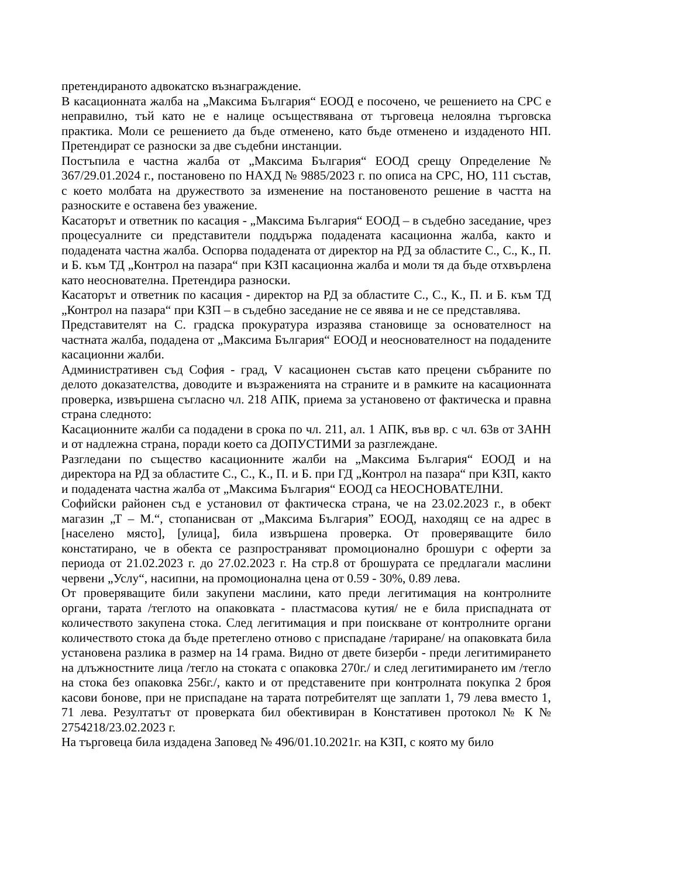претендираното адвокатско възнаграждение.
В касационната жалба на „Максима България“ ЕООД е посочено, че решението на СРС е неправилно, тъй като не е налице осъществявана от търговеца нелоялна търговска практика. Моли се решението да бъде отменено, като бъде отменено и издаденото НП. Претендират се разноски за две съдебни инстанции.
Постъпила е частна жалба от „Максима България“ ЕООД срещу Определение № 367/29.01.2024 г., постановено по НАХД № 9885/2023 г. по описа на СРС, НО, 111 състав, с което молбата на дружеството за изменение на постановеното решение в частта на разноските е оставена без уважение.
Касаторът и ответник по касация - „Максима България“ ЕООД – в съдебно заседание, чрез процесуалните си представители поддържа подадената касационна жалба, както и подадената частна жалба. Оспорва подадената от директор на РД за областите С., С., К., П. и Б. към ТД „Контрол на пазара“ при КЗП касационна жалба и моли тя да бъде отхвърлена като неоснователна. Претендира разноски.
Касаторът и ответник по касация - директор на РД за областите С., С., К., П. и Б. към ТД „Контрол на пазара“ при КЗП – в съдебно заседание не се явява и не се представлява.
Представителят на С. градска прокуратура изразява становище за основателност на частната жалба, подадена от „Максима България“ ЕООД и неоснователност на подадените касационни жалби.
Административен съд София - град, V касационен състав като прецени събраните по делото доказателства, доводите и възраженията на страните и в рамките на касационната проверка, извършена съгласно чл. 218 АПК, приема за установено от фактическа и правна страна следното:
Касационните жалби са подадени в срока по чл. 211, ал. 1 АПК, във вр. с чл. 63в от ЗАНН и от надлежна страна, поради което са ДОПУСТИМИ за разглеждане.
Разгледани по същество касационните жалби на „Максима България“ ЕООД и на директора на РД за областите С., С., К., П. и Б. при ГД „Контрол на пазара“ при КЗП, както и подадената частна жалба от „Максима България“ ЕООД са НЕОСНОВАТЕЛНИ.
Софийски районен съд е установил от фактическа страна, че на 23.02.2023 г., в обект магазин „Т – М.“, стопанисван от „Максима България” ЕООД, находящ се на адрес в [населено място], [улица], била извършена проверка. От проверяващите било констатирано, че в обекта се разпространяват промоционално брошури с оферти за периода от 21.02.2023 г. до 27.02.2023 г. На стр.8 от брошурата се предлагали маслини червени „Услу“, насипни, на промоционална цена от 0.59 - 30%, 0.89 лева.
От проверяващите били закупени маслини, като преди легитимация на контролните органи, тарата /теглото на опаковката - пластмасова кутия/ не е била приспадната от количеството закупена стока. След легитимация и при поискване от контролните органи количеството стока да бъде претеглено отново с приспадане /тариране/ на опаковката била установена разлика в размер на 14 грама. Видно от двете бизерби - преди легитимирането на длъжностните лица /тегло на стоката с опаковка 270г./ и след легитимирането им /тегло на стока без опаковка 256г./, както и от представените при контролната покупка 2 броя касови бонове, при не приспадане на тарата потребителят ще заплати 1, 79 лева вместо 1, 71 лева. Резултатът от проверката бил обективиран в Констативен протокол № К № 2754218/23.02.2023 г.
На търговеца била издадена Заповед № 496/01.10.2021г. на КЗП, с която му било